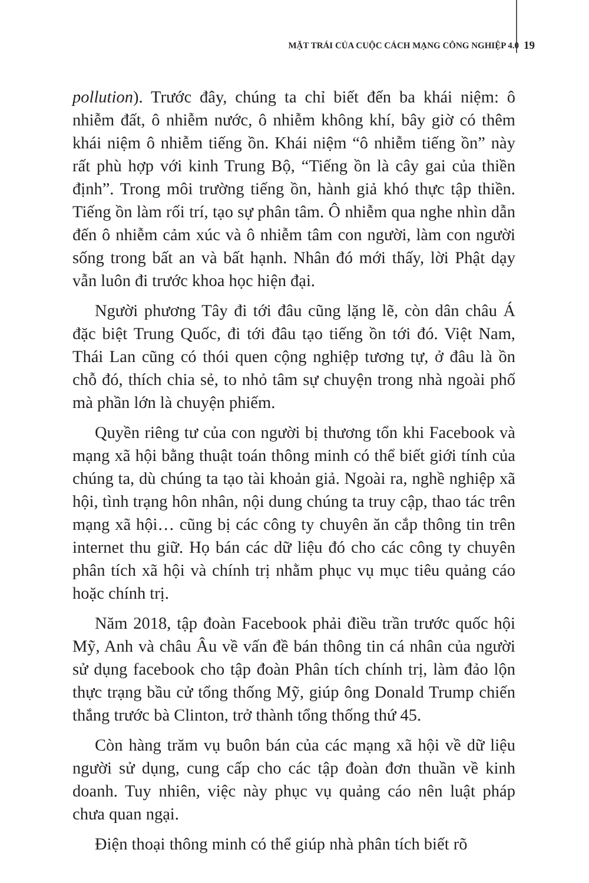MẶT TRÁI CỦA CUỘC CÁCH MẠNG CÔNG NGHIỆP 4.0 19
pollution). Trước đây, chúng ta chỉ biết đến ba khái niệm: ô nhiễm đất, ô nhiễm nước, ô nhiễm không khí, bây giờ có thêm khái niệm ô nhiễm tiếng ồn. Khái niệm “ô nhiễm tiếng ồn” này rất phù hợp với kinh Trung Bộ, “Tiếng ồn là cây gai của thiền định”. Trong môi trường tiếng ồn, hành giả khó thực tập thiền. Tiếng ồn làm rối trí, tạo sự phân tâm. Ô nhiễm qua nghe nhìn dẫn đến ô nhiễm cảm xúc và ô nhiễm tâm con người, làm con người sống trong bất an và bất hạnh. Nhân đó mới thấy, lời Phật dạy vẫn luôn đi trước khoa học hiện đại.
Người phương Tây đi tới đâu cũng lặng lẽ, còn dân châu Á đặc biệt Trung Quốc, đi tới đâu tạo tiếng ồn tới đó. Việt Nam, Thái Lan cũng có thói quen cộng nghiệp tương tự, ở đâu là ồn chỗ đó, thích chia sẻ, to nhỏ tâm sự chuyện trong nhà ngoài phố mà phần lớn là chuyện phiếm.
Quyền riêng tư của con người bị thương tổn khi Facebook và mạng xã hội bằng thuật toán thông minh có thể biết giới tính của chúng ta, dù chúng ta tạo tài khoản giả. Ngoài ra, nghề nghiệp xã hội, tình trạng hôn nhân, nội dung chúng ta truy cập, thao tác trên mạng xã hội… cũng bị các công ty chuyên ăn cắp thông tin trên internet thu giữ. Họ bán các dữ liệu đó cho các công ty chuyên phân tích xã hội và chính trị nhằm phục vụ mục tiêu quảng cáo hoặc chính trị.
Năm 2018, tập đoàn Facebook phải điều trần trước quốc hội Mỹ, Anh và châu Âu về vấn đề bán thông tin cá nhân của người sử dụng facebook cho tập đoàn Phân tích chính trị, làm đảo lộn thực trạng bầu cử tổng thống Mỹ, giúp ông Donald Trump chiến thắng trước bà Clinton, trở thành tổng thống thứ 45.
Còn hàng trăm vụ buôn bán của các mạng xã hội về dữ liệu người sử dụng, cung cấp cho các tập đoàn đơn thuần về kinh doanh. Tuy nhiên, việc này phục vụ quảng cáo nên luật pháp chưa quan ngại.
Điện thoại thông minh có thể giúp nhà phân tích biết rõ